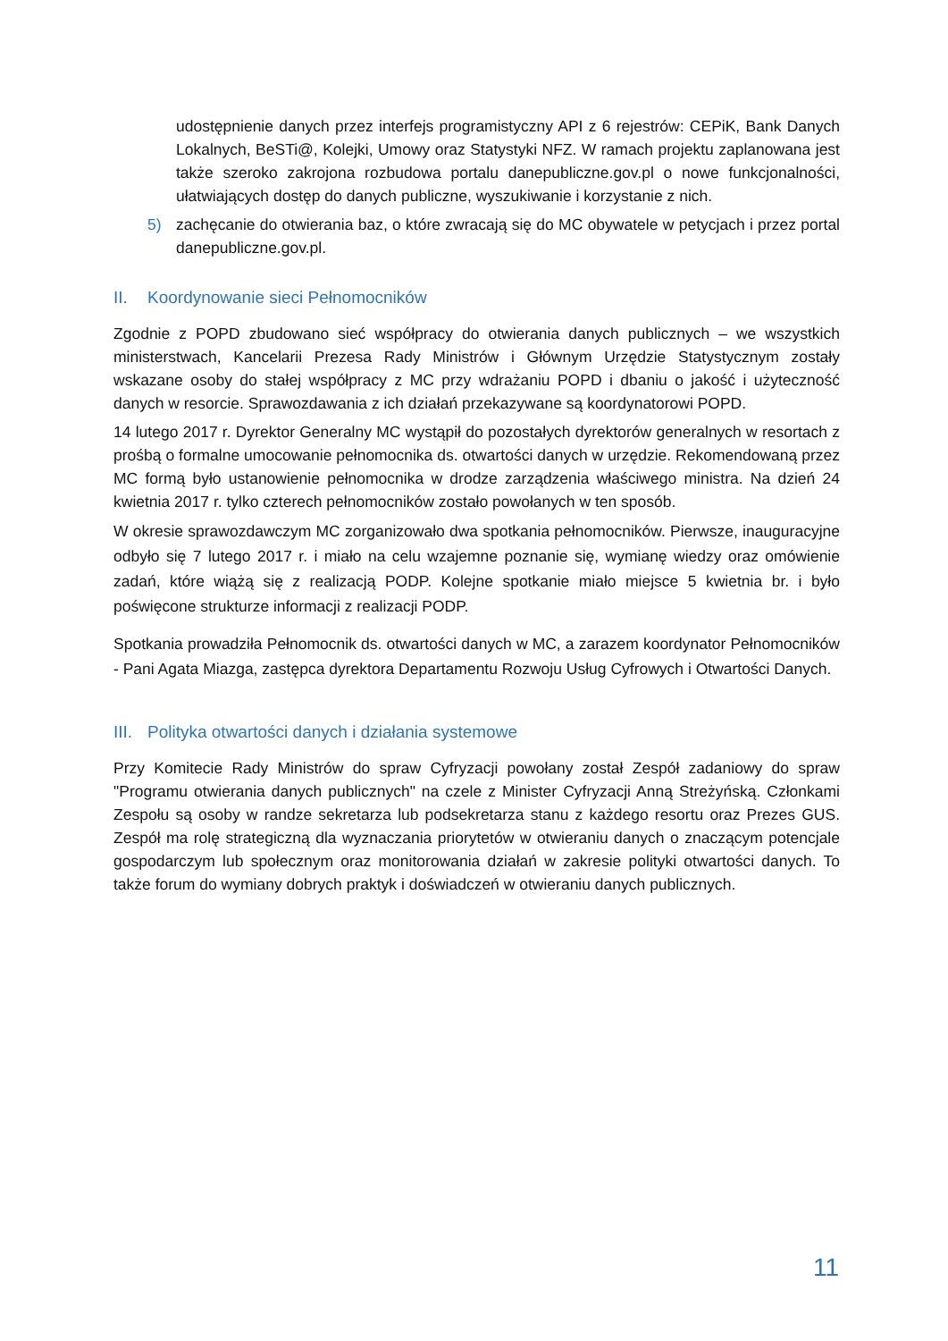udostępnienie danych przez interfejs programistyczny API z 6 rejestrów: CEPiK, Bank Danych Lokalnych, BeSTi@, Kolejki, Umowy oraz Statystyki NFZ. W ramach projektu zaplanowana jest także szeroko zakrojona rozbudowa portalu danepubliczne.gov.pl o nowe funkcjonalności, ułatwiających dostęp do danych publiczne, wyszukiwanie i korzystanie z nich.
5) zachęcanie do otwierania baz, o które zwracają się do MC obywatele w petycjach i przez portal danepubliczne.gov.pl.
II. Koordynowanie sieci Pełnomocników
Zgodnie z POPD zbudowano sieć współpracy do otwierania danych publicznych – we wszystkich ministerstwach, Kancelarii Prezesa Rady Ministrów i Głównym Urzędzie Statystycznym zostały wskazane osoby do stałej współpracy z MC przy wdrażaniu POPD i dbaniu o jakość i użyteczność danych w resorcie. Sprawozdawania z ich działań przekazywane są koordynatorowi POPD.
14 lutego 2017 r. Dyrektor Generalny MC wystąpił do pozostałych dyrektorów generalnych w resortach z prośbą o formalne umocowanie pełnomocnika ds. otwartości danych w urzędzie. Rekomendowaną przez MC formą było ustanowienie pełnomocnika w drodze zarządzenia właściwego ministra. Na dzień 24 kwietnia 2017 r. tylko czterech pełnomocników zostało powołanych w ten sposób.
W okresie sprawozdawczym MC zorganizowało dwa spotkania pełnomocników. Pierwsze, inauguracyjne odbyło się 7 lutego 2017 r. i miało na celu wzajemne poznanie się, wymianę wiedzy oraz omówienie zadań, które wiążą się z realizacją PODP. Kolejne spotkanie miało miejsce 5 kwietnia br. i było poświęcone strukturze informacji z realizacji PODP.
Spotkania prowadziła Pełnomocnik ds. otwartości danych w MC, a zarazem koordynator Pełnomocników - Pani Agata Miazga, zastępca dyrektora Departamentu Rozwoju Usług Cyfrowych i Otwartości Danych.
III. Polityka otwartości danych i działania systemowe
Przy Komitecie Rady Ministrów do spraw Cyfryzacji powołany został Zespół zadaniowy do spraw "Programu otwierania danych publicznych" na czele z Minister Cyfryzacji Anną Streżyńską. Członkami Zespołu są osoby w randze sekretarza lub podsekretarza stanu z każdego resortu oraz Prezes GUS. Zespół ma rolę strategiczną dla wyznaczania priorytetów w otwieraniu danych o znaczącym potencjale gospodarczym lub społecznym oraz monitorowania działań w zakresie polityki otwartości danych. To także forum do wymiany dobrych praktyk i doświadczeń w otwieraniu danych publicznych.
11